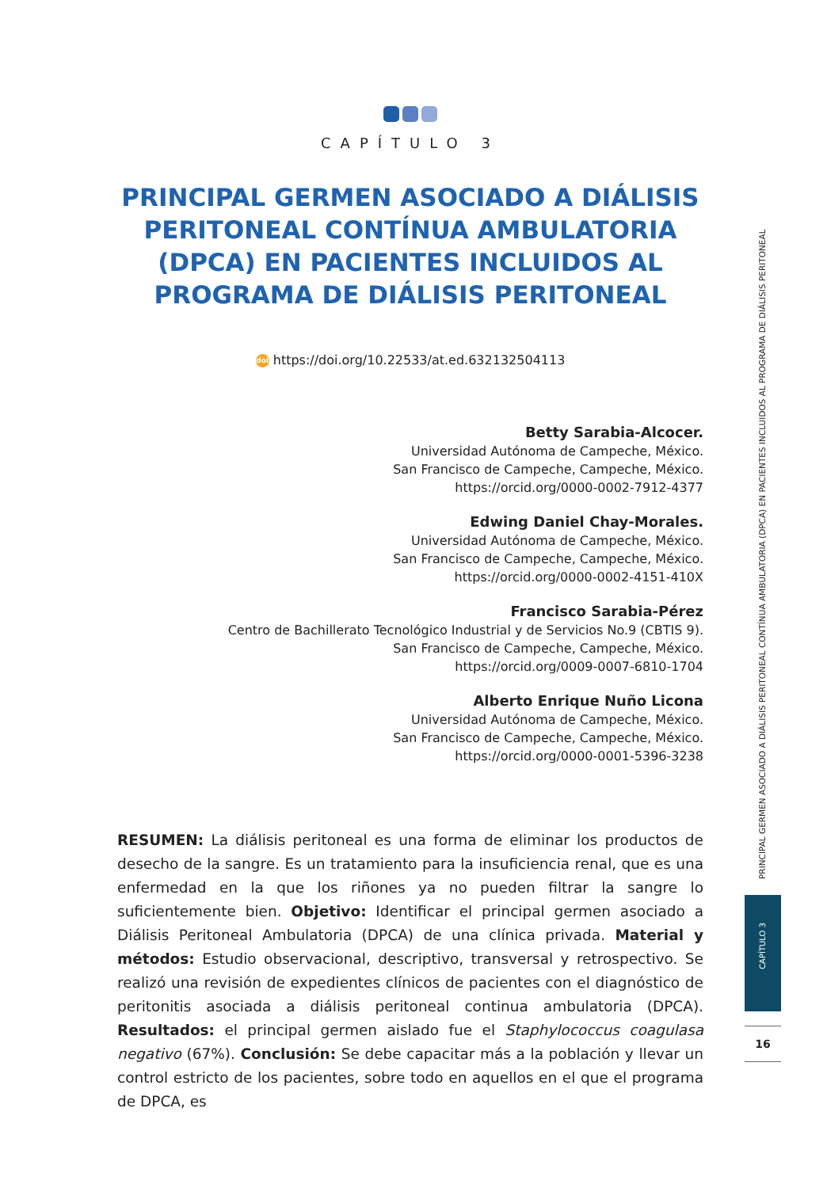CAPÍTULO 3
PRINCIPAL GERMEN ASOCIADO A DIÁLISIS PERITONEAL CONTÍNUA AMBULATORIA (DPCA) EN PACIENTES INCLUIDOS AL PROGRAMA DE DIÁLISIS PERITONEAL
doi https://doi.org/10.22533/at.ed.632132504113
Betty Sarabia-Alcocer.
Universidad Autónoma de Campeche, México.
San Francisco de Campeche, Campeche, México.
https://orcid.org/0000-0002-7912-4377
Edwing Daniel Chay-Morales.
Universidad Autónoma de Campeche, México.
San Francisco de Campeche, Campeche, México.
https://orcid.org/0000-0002-4151-410X
Francisco Sarabia-Pérez
Centro de Bachillerato Tecnológico Industrial y de Servicios No.9 (CBTIS 9).
San Francisco de Campeche, Campeche, México.
https://orcid.org/0009-0007-6810-1704
Alberto Enrique Nuño Licona
Universidad Autónoma de Campeche, México.
San Francisco de Campeche, Campeche, México.
https://orcid.org/0000-0001-5396-3238
RESUMEN: La diálisis peritoneal es una forma de eliminar los productos de desecho de la sangre. Es un tratamiento para la insuficiencia renal, que es una enfermedad en la que los riñones ya no pueden filtrar la sangre lo suficientemente bien. Objetivo: Identificar el principal germen asociado a Diálisis Peritoneal Ambulatoria (DPCA) de una clínica privada. Material y métodos: Estudio observacional, descriptivo, transversal y retrospectivo. Se realizó una revisión de expedientes clínicos de pacientes con el diagnóstico de peritonitis asociada a diálisis peritoneal continua ambulatoria (DPCA). Resultados: el principal germen aislado fue el Staphylococcus coagulasa negativo (67%). Conclusión: Se debe capacitar más a la población y llevar un control estricto de los pacientes, sobre todo en aquellos en el que el programa de DPCA, es
PRINCIPAL GERMEN ASOCIADO A DIÁLISIS PERITONEAL CONTÍNUA AMBULATORIA (DPCA) EN PACIENTES INCLUIDOS AL PROGRAMA DE DIÁLISIS PERITONEAL
CAPÍTULO 3
16